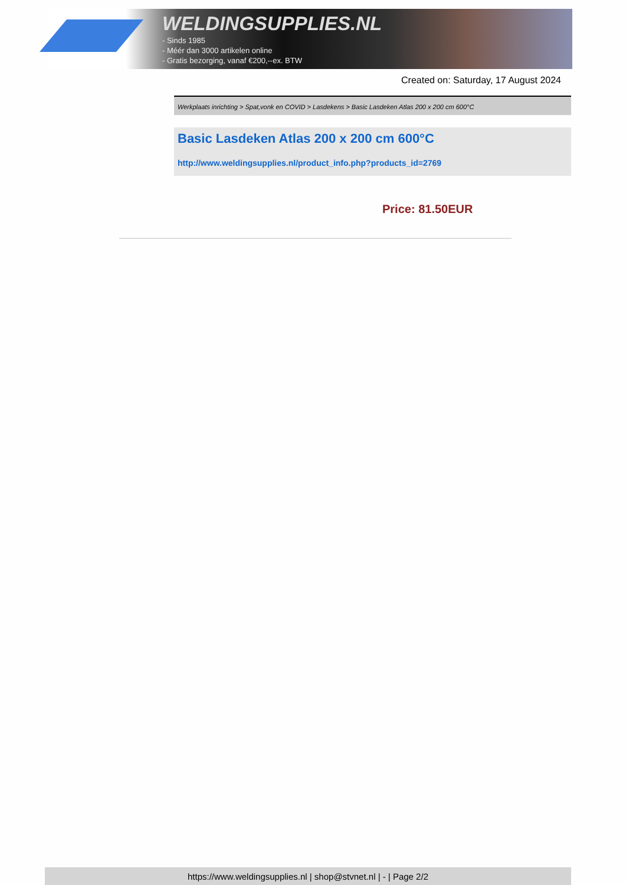WELDINGSUPPLIES.NL
- Sinds 1985
- Méér dan 3000 artikelen online
- Gratis bezorging, vanaf €200,--ex. BTW
Created on: Saturday, 17 August 2024
Werkplaats inrichting > Spat,vonk en COVID > Lasdekens > Basic Lasdeken Atlas 200 x 200 cm 600°C
Basic Lasdeken Atlas 200 x 200 cm 600°C
http://www.weldingsupplies.nl/product_info.php?products_id=2769
Price: 81.50EUR
https://www.weldingsupplies.nl | shop@stvnet.nl | - | Page 2/2